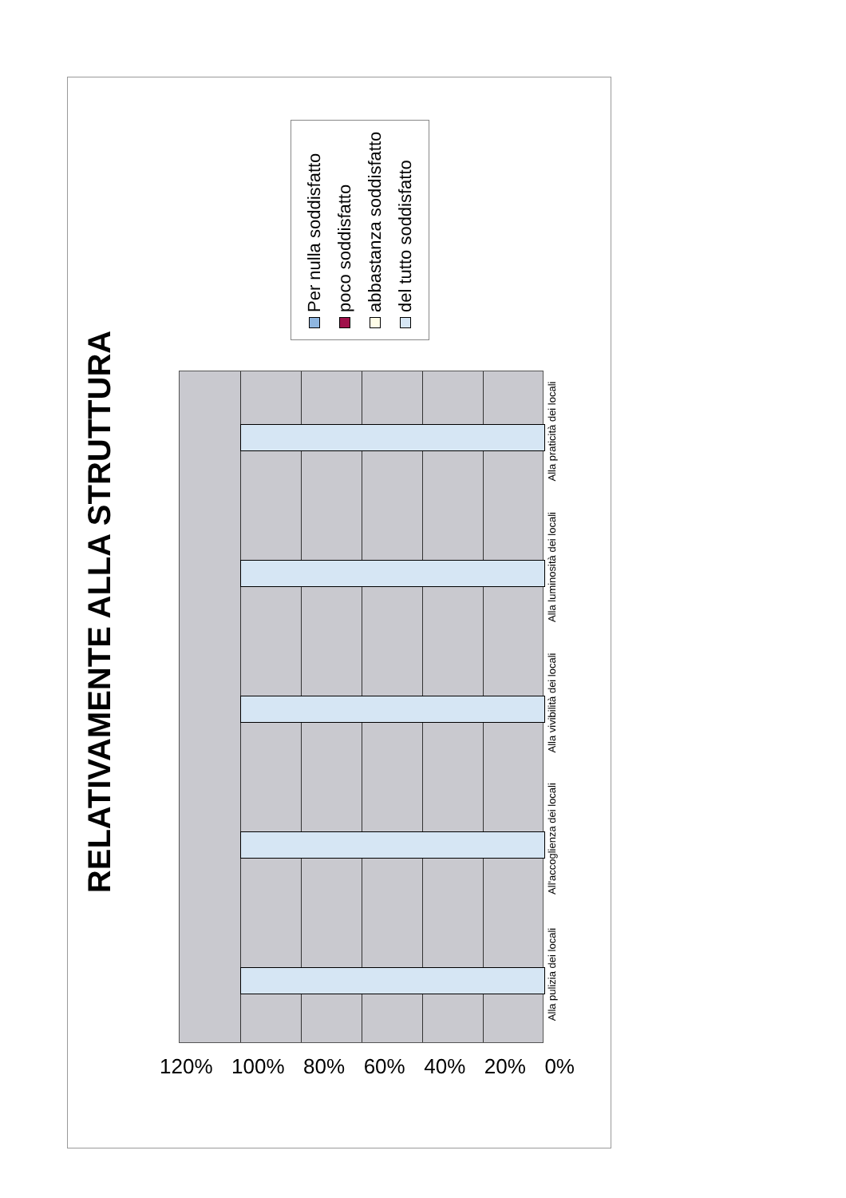RELATIVAMENTE ALLA STRUTTURA
Per nulla soddisfatto
poco soddisfatto
abbastanza soddisfatto
del tutto soddisfatto
Alla pulizia dei locali
All'accoglienza dei locali
Alla vivibilità dei locali
Alla luminosità dei locali
Alla praticità dei locali
120% 100% 80% 60% 40% 20% 0%